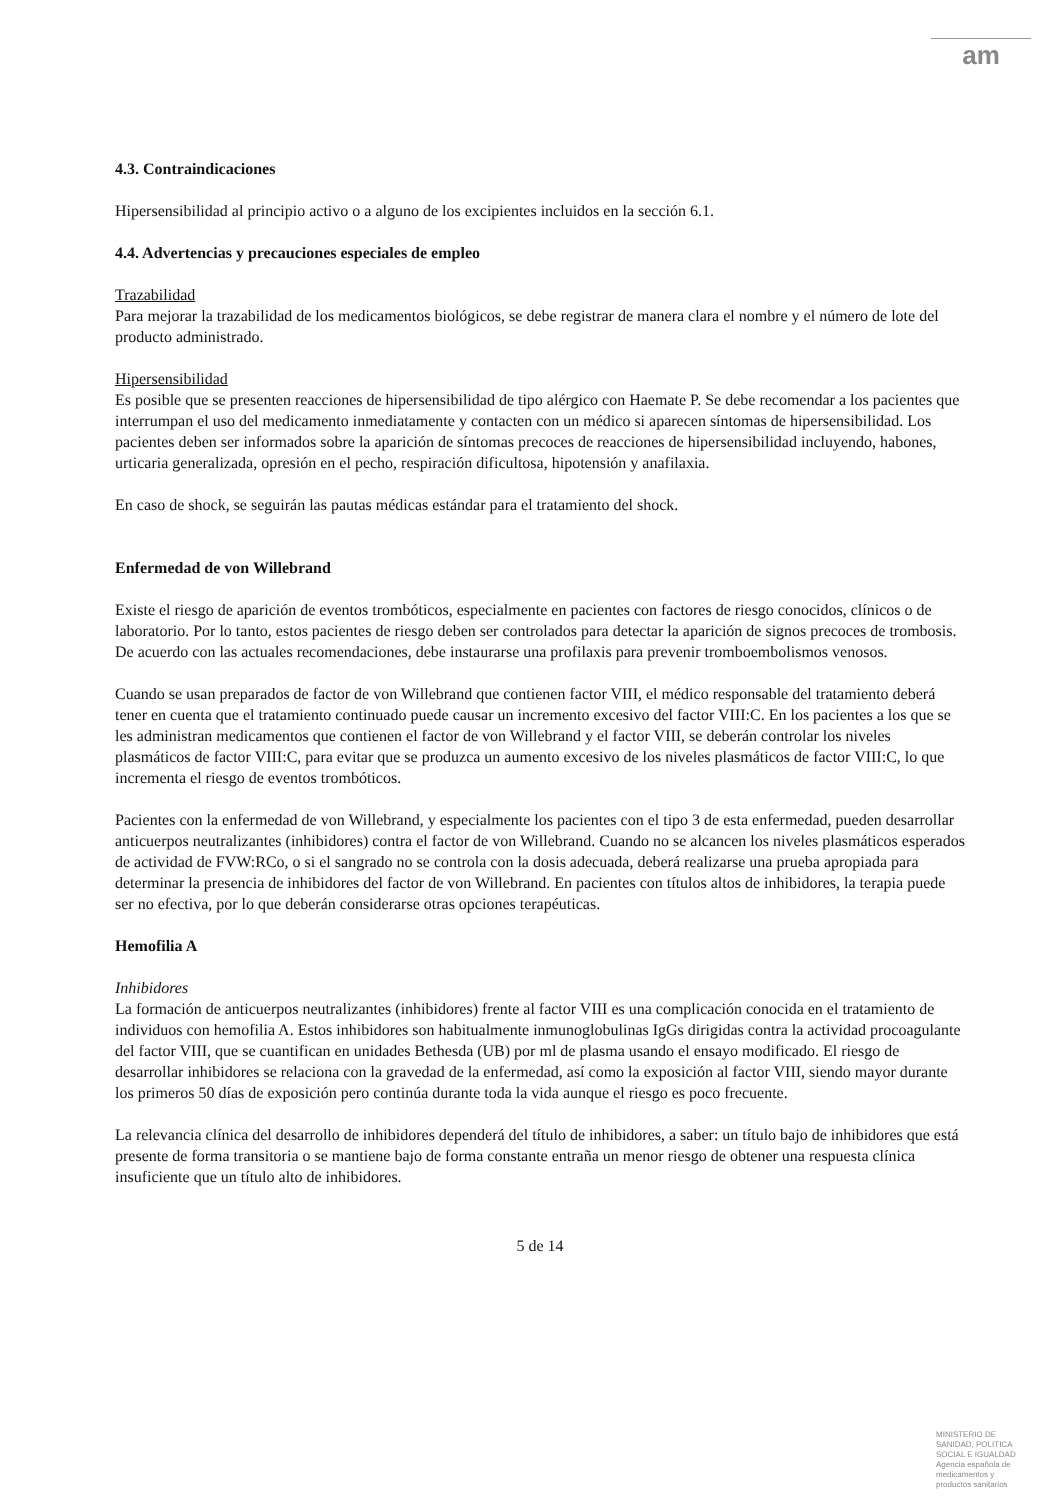am
4.3. Contraindicaciones
Hipersensibilidad al principio activo o a alguno de los excipientes incluidos en la sección 6.1.
4.4. Advertencias y precauciones especiales de empleo
Trazabilidad
Para mejorar la trazabilidad de los medicamentos biológicos, se debe registrar de manera clara el nombre y el número de lote del producto administrado.
Hipersensibilidad
Es posible que se presenten reacciones de hipersensibilidad de tipo alérgico con Haemate P. Se debe recomendar a los pacientes que interrumpan el uso del medicamento inmediatamente y contacten con un médico si aparecen síntomas de hipersensibilidad. Los pacientes deben ser informados sobre la aparición de síntomas precoces de reacciones de hipersensibilidad incluyendo, habones, urticaria generalizada, opresión en el pecho, respiración dificultosa, hipotensión y anafilaxia.
En caso de shock, se seguirán las pautas médicas estándar para el tratamiento del shock.
Enfermedad de von Willebrand
Existe el riesgo de aparición de eventos trombóticos, especialmente en pacientes con factores de riesgo conocidos, clínicos o de laboratorio. Por lo tanto, estos pacientes de riesgo deben ser controlados para detectar la aparición de signos precoces de trombosis. De acuerdo con las actuales recomendaciones, debe instaurarse una profilaxis para prevenir tromboembolismos venosos.
Cuando se usan preparados de factor de von Willebrand que contienen factor VIII, el médico responsable del tratamiento deberá tener en cuenta que el tratamiento continuado puede causar un incremento excesivo del factor VIII:C. En los pacientes a los que se les administran medicamentos que contienen el factor de von Willebrand y el factor VIII, se deberán controlar los niveles plasmáticos de factor VIII:C, para evitar que se produzca un aumento excesivo de los niveles plasmáticos de factor VIII:C, lo que incrementa el riesgo de eventos trombóticos.
Pacientes con la enfermedad de von Willebrand, y especialmente los pacientes con el tipo 3 de esta enfermedad, pueden desarrollar anticuerpos neutralizantes (inhibidores) contra el factor de von Willebrand. Cuando no se alcancen los niveles plasmáticos esperados de actividad de FVW:RCo, o si el sangrado no se controla con la dosis adecuada, deberá realizarse una prueba apropiada para determinar la presencia de inhibidores del factor de von Willebrand. En pacientes con títulos altos de inhibidores, la terapia puede ser no efectiva, por lo que deberán considerarse otras opciones terapéuticas.
Hemofilia A
Inhibidores
La formación de anticuerpos neutralizantes (inhibidores) frente al factor VIII es una complicación conocida en el tratamiento de individuos con hemofilia A. Estos inhibidores son habitualmente inmunoglobulinas IgGs dirigidas contra la actividad procoagulante del factor VIII, que se cuantifican en unidades Bethesda (UB) por ml de plasma usando el ensayo modificado. El riesgo de desarrollar inhibidores se relaciona con la gravedad de la enfermedad, así como la exposición al factor VIII, siendo mayor durante los primeros 50 días de exposición pero continúa durante toda la vida aunque el riesgo es poco frecuente.
La relevancia clínica del desarrollo de inhibidores dependerá del título de inhibidores, a saber: un título bajo de inhibidores que está presente de forma transitoria o se mantiene bajo de forma constante entraña un menor riesgo de obtener una respuesta clínica insuficiente que un título alto de inhibidores.
5 de 14
MINISTERIO DE
SANIDAD, POLITICA
SOCIAL E IGUALDAD
Agencia española de
medicamentos y
productos sanitarios